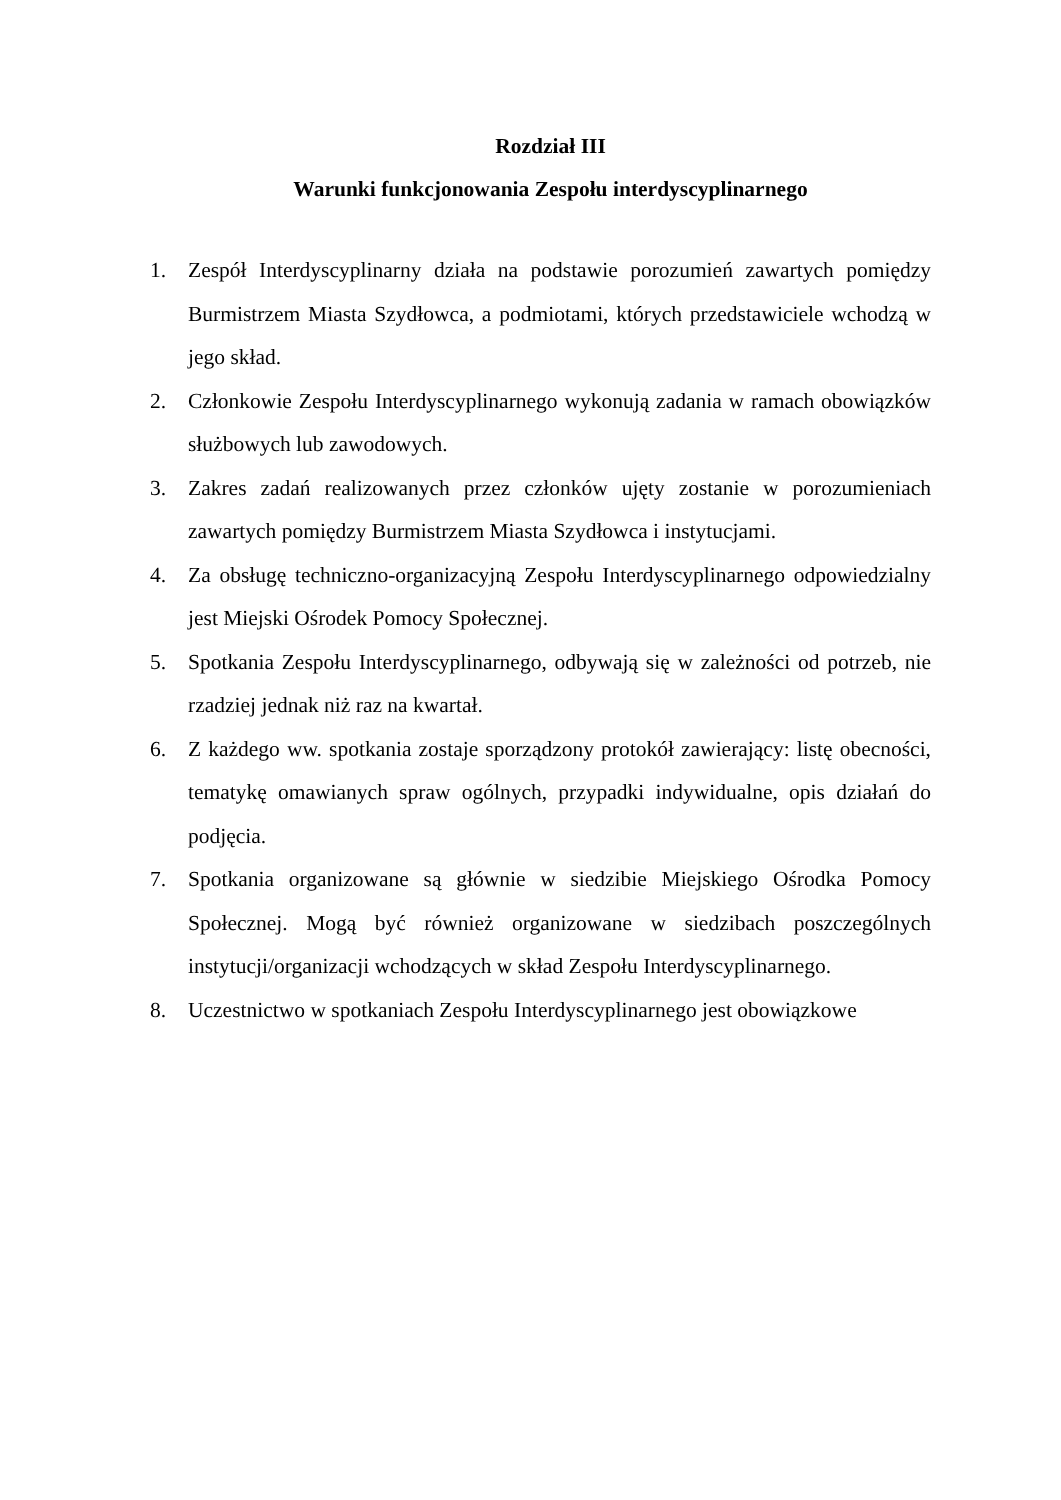Rozdział III
Warunki funkcjonowania Zespołu interdyscyplinarnego
1. Zespół Interdyscyplinarny działa na podstawie porozumień zawartych pomiędzy Burmistrzem Miasta Szydłowca, a podmiotami, których przedstawiciele wchodzą w jego skład.
2. Członkowie Zespołu Interdyscyplinarnego wykonują zadania w ramach obowiązków służbowych lub zawodowych.
3. Zakres zadań realizowanych przez członków ujęty zostanie w porozumieniach zawartych pomiędzy Burmistrzem Miasta Szydłowca i instytucjami.
4. Za obsługę techniczno-organizacyjną Zespołu Interdyscyplinarnego odpowiedzialny jest Miejski Ośrodek Pomocy Społecznej.
5. Spotkania Zespołu Interdyscyplinarnego, odbywają się w zależności od potrzeb, nie rzadziej jednak niż raz na kwartał.
6. Z każdego ww. spotkania zostaje sporządzony protokół zawierający: listę obecności, tematykę omawianych spraw ogólnych, przypadki indywidualne, opis działań do podjęcia.
7. Spotkania organizowane są głównie w siedzibie Miejskiego Ośrodka Pomocy Społecznej. Mogą być również organizowane w siedzibach poszczególnych instytucji/organizacji wchodzących w skład Zespołu Interdyscyplinarnego.
8. Uczestnictwo w spotkaniach Zespołu Interdyscyplinarnego jest obowiązkowe